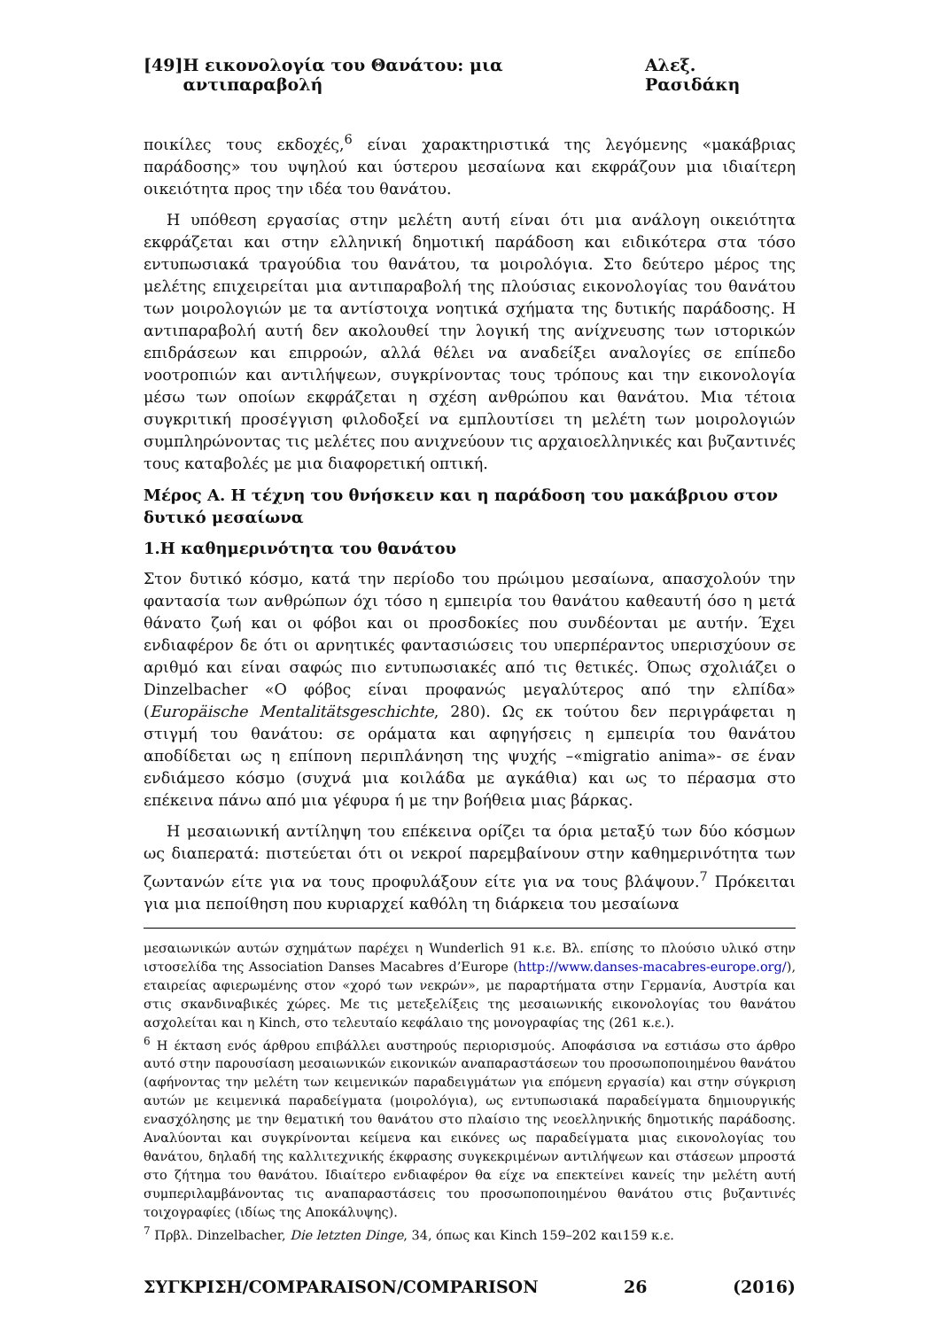[49] Η εικονολογία του Θανάτου: μια αντιπαραβολή Αλεξ. Ρασιδάκη
ποικίλες τους εκδοχές,<sup>6</sup> είναι χαρακτηριστικά της λεγόμενης «μακάβριας παράδοσης» του υψηλού και ύστερου μεσαίωνα και εκφράζουν μια ιδιαίτερη οικειότητα προς την ιδέα του θανάτου.
Η υπόθεση εργασίας στην μελέτη αυτή είναι ότι μια ανάλογη οικειότητα εκφράζεται και στην ελληνική δημοτική παράδοση και ειδικότερα στα τόσο εντυπωσιακά τραγούδια του θανάτου, τα μοιρολόγια. Στο δεύτερο μέρος της μελέτης επιχειρείται μια αντιπαραβολή της πλούσιας εικονολογίας του θανάτου των μοιρολογιών με τα αντίστοιχα νοητικά σχήματα της δυτικής παράδοσης. Η αντιπαραβολή αυτή δεν ακολουθεί την λογική της ανίχνευσης των ιστορικών επιδράσεων και επιρροών, αλλά θέλει να αναδείξει αναλογίες σε επίπεδο νοοτροπιών και αντιλήψεων, συγκρίνοντας τους τρόπους και την εικονολογία μέσω των οποίων εκφράζεται η σχέση ανθρώπου και θανάτου. Μια τέτοια συγκριτική προσέγγιση φιλοδοξεί να εμπλουτίσει τη μελέτη των μοιρολογιών συμπληρώνοντας τις μελέτες που ανιχνεύουν τις αρχαιοελληνικές και βυζαντινές τους καταβολές με μια διαφορετική οπτική.
Μέρος Α. Η τέχνη του θνήσκειν και η παράδοση του μακάβριου στον δυτικό μεσαίωνα
1.Η καθημερινότητα του θανάτου
Στον δυτικό κόσμο, κατά την περίοδο του πρώιμου μεσαίωνα, απασχολούν την φαντασία των ανθρώπων όχι τόσο η εμπειρία του θανάτου καθεαυτή όσο η μετά θάνατο ζωή και οι φόβοι και οι προσδοκίες που συνδέονται με αυτήν. Έχει ενδιαφέρον δε ότι οι αρνητικές φαντασιώσεις του υπερπέραντος υπερισχύουν σε αριθμό και είναι σαφώς πιο εντυπωσιακές από τις θετικές. Όπως σχολιάζει ο Dinzelbacher «Ο φόβος είναι προφανώς μεγαλύτερος από την ελπίδα» (Europäische Mentalitätsgeschichte, 280). Ως εκ τούτου δεν περιγράφεται η στιγμή του θανάτου: σε οράματα και αφηγήσεις η εμπειρία του θανάτου αποδίδεται ως η επίπονη περιπλάνηση της ψυχής –«migratio anima»- σε έναν ενδιάμεσο κόσμο (συχνά μια κοιλάδα με αγκάθια) και ως το πέρασμα στο επέκεινα πάνω από μια γέφυρα ή με την βοήθεια μιας βάρκας.
Η μεσαιωνική αντίληψη του επέκεινα ορίζει τα όρια μεταξύ των δύο κόσμων ως διαπερατά: πιστεύεται ότι οι νεκροί παρεμβαίνουν στην καθημερινότητα των ζωντανών είτε για να τους προφυλάξουν είτε για να τους βλάψουν.<sup>7</sup> Πρόκειται για μια πεποίθηση που κυριαρχεί καθόλη τη διάρκεια του μεσαίωνα
μεσαιωνικών αυτών σχημάτων παρέχει η Wunderlich 91 κ.ε. Βλ. επίσης το πλούσιο υλικό στην ιστοσελίδα της Association Danses Macabres d’Europe (http://www.danses-macabres-europe.org/), εταιρείας αφιερωμένης στον «χορό των νεκρών», με παραρτήματα στην Γερμανία, Αυστρία και στις σκανδιναβικές χώρες. Με τις μετεξελίξεις της μεσαιωνικής εικονολογίας του θανάτου ασχολείται και η Kinch, στο τελευταίο κεφάλαιο της μονογραφίας της (261 κ.ε.).
<sup>6</sup> Η έκταση ενός άρθρου επιβάλλει αυστηρούς περιορισμούς. Αποφάσισα να εστιάσω στο άρθρο αυτό στην παρουσίαση μεσαιωνικών εικονικών αναπαραστάσεων του προσωποποιημένου θανάτου (αφήνοντας την μελέτη των κειμενικών παραδειγμάτων για επόμενη εργασία) και στην σύγκριση αυτών με κειμενικά παραδείγματα (μοιρολόγια), ως εντυπωσιακά παραδείγματα δημιουργικής ενασχόλησης με την θεματική του θανάτου στο πλαίσιο της νεοελληνικής δημοτικής παράδοσης. Αναλύονται και συγκρίνονται κείμενα και εικόνες ως παραδείγματα μιας εικονολογίας του θανάτου, δηλαδή της καλλιτεχνικής έκφρασης συγκεκριμένων αντιλήψεων και στάσεων μπροστά στο ζήτημα του θανάτου. Ιδιαίτερο ενδιαφέρον θα είχε να επεκτείνει κανείς την μελέτη αυτή συμπεριλαμβάνοντας τις αναπαραστάσεις του προσωποποιημένου θανάτου στις βυζαντινές τοιχογραφίες (ιδίως της Αποκάλυψης).
<sup>7</sup> Πρβλ. Dinzelbacher, Die letzten Dinge, 34, όπως και Kinch 159–202 και159 κ.ε.
ΣΥΓΚΡΙΣΗ/COMPARAISON/COMPARISON 26 (2016)